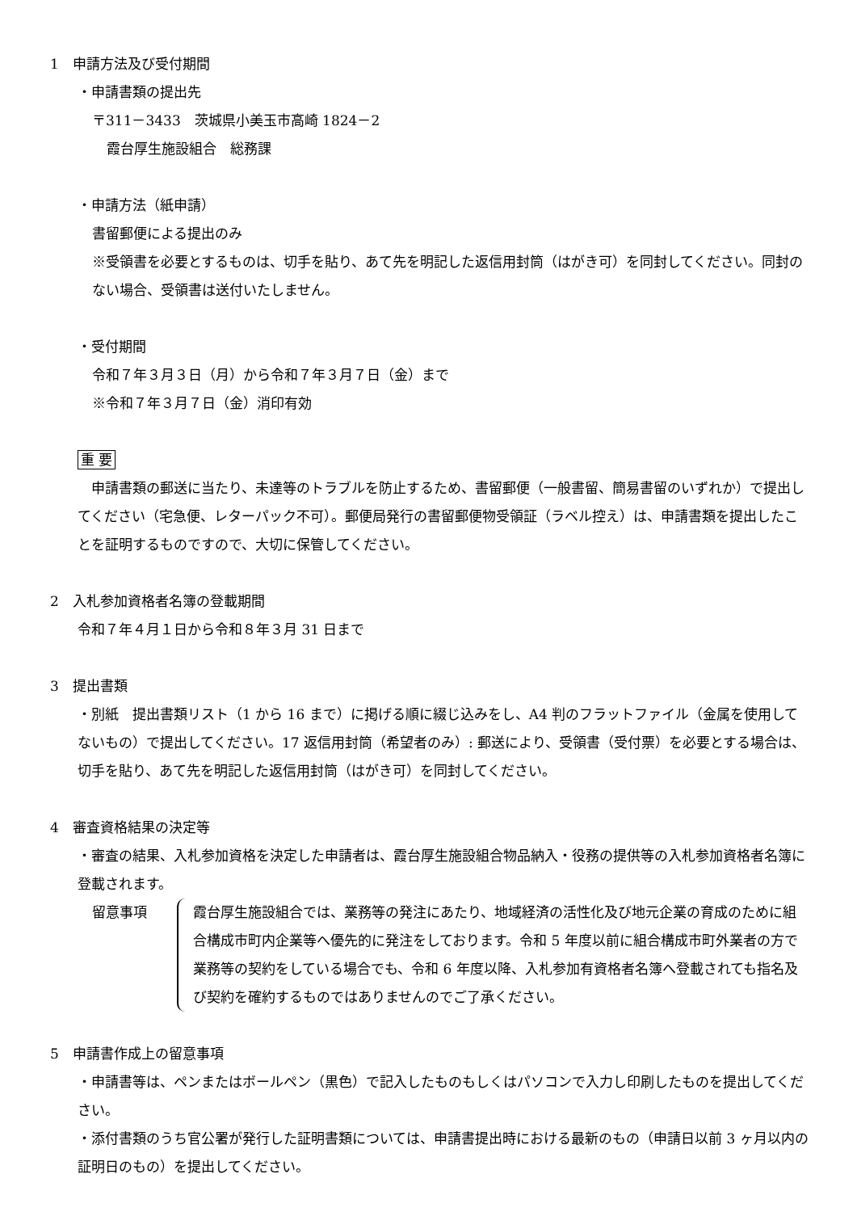1　申請方法及び受付期間
・申請書類の提出先
〒311－3433　茨城県小美玉市高崎 1824－2
霞台厚生施設組合　総務課
・申請方法（紙申請）
書留郵便による提出のみ
※受領書を必要とするものは、切手を貼り、あて先を明記した返信用封筒（はがき可）を同封してください。同封のない場合、受領書は送付いたしません。
・受付期間
令和７年３月３日（月）から令和７年３月７日（金）まで
※令和７年３月７日（金）消印有効
重 要
　申請書類の郵送に当たり、未達等のトラブルを防止するため、書留郵便（一般書留、簡易書留のいずれか）で提出してください（宅急便、レターパック不可）。郵便局発行の書留郵便物受領証（ラベル控え）は、申請書類を提出したことを証明するものですので、大切に保管してください。
2　入札参加資格者名簿の登載期間
令和７年４月１日から令和８年３月 31 日まで
3　提出書類
・別紙　提出書類リスト（1 から 16 まで）に掲げる順に綴じ込みをし、A4 判のフラットファイル（金属を使用してないもの）で提出してください。17 返信用封筒（希望者のみ）: 郵送により、受領書（受付票）を必要とする場合は、切手を貼り、あて先を明記した返信用封筒（はがき可）を同封してください。
4　審査資格結果の決定等
・審査の結果、入札参加資格を決定した申請者は、霞台厚生施設組合物品納入・役務の提供等の入札参加資格者名簿に登載されます。
留意事項 霞台厚生施設組合では、業務等の発注にあたり、地域経済の活性化及び地元企業の育成のために組合構成市町内企業等へ優先的に発注をしております。令和 5 年度以前に組合構成市町外業者の方で業務等の契約をしている場合でも、令和 6 年度以降、入札参加有資格者名簿へ登載されても指名及び契約を確約するものではありませんのでご了承ください。
5　申請書作成上の留意事項
・申請書等は、ペンまたはボールペン（黒色）で記入したものもしくはパソコンで入力し印刷したものを提出してください。
・添付書類のうち官公署が発行した証明書類については、申請書提出時における最新のもの（申請日以前 3 ヶ月以内の証明日のもの）を提出してください。